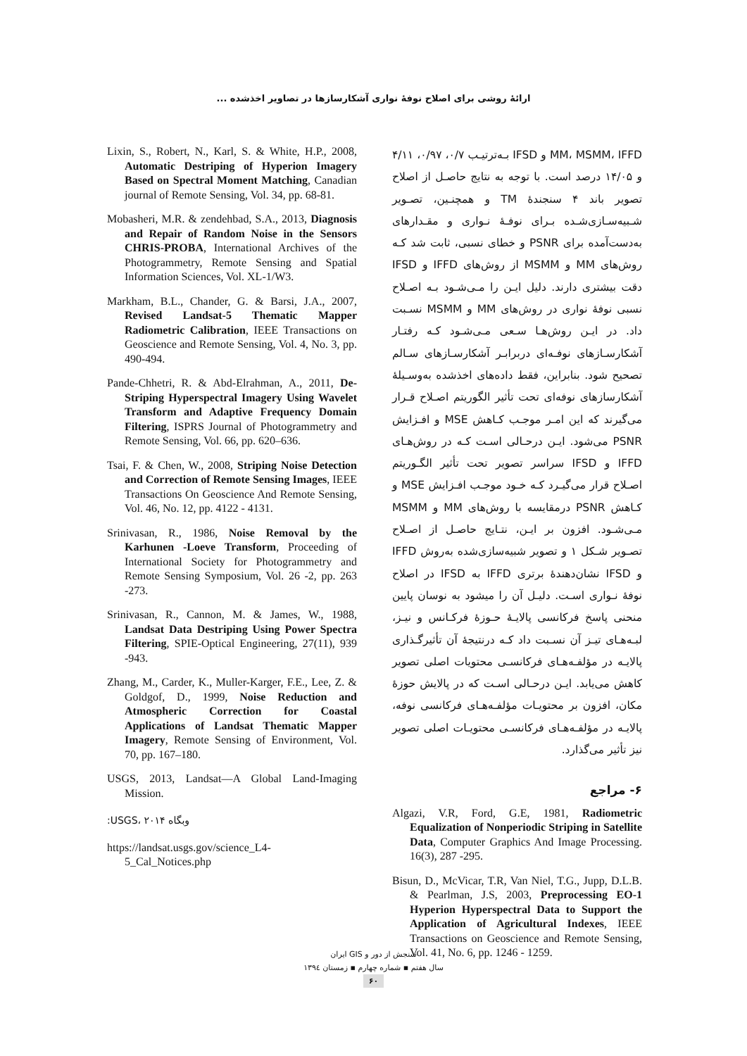ارائۀ روشی برای اصلاح نوفۀ نواری آشکارسازها در تصاویر اخذشده ...
MM، MSMM، IFFD و IFSD بـه‌ترتیـب ۰/۷، ۰/۹۷، ۴/۱۱ و ۱۴/۰۵ درصد است. با توجه به نتایج حاصـل از اصلاح تصویر باند ۴ سنجندۀ TM و همچنـین، تصـویر شـبیه‌سـازی‌شـده بـرای نوفـۀ نـواری و مقـدارهای به‌دست‌آمده برای PSNR و خطای نسبی، ثابت شد کـه روش‌های MM و MSMM از روش‌های IFFD و IFSD دقت بیشتری دارند. دلیل ایـن را مـی‌شـود بـه اصـلاح نسبی نوفۀ نواری در روش‌های MM و MSMM نسـبت داد. در ایـن روش‌هـا سـعی مـی‌شـود کـه رفتـار آشکارسـازهای نوفـه‌ای دربرابـر آشکارسـازهای سـالم تصحیح شود. بنابراین، فقط داده‌های اخذشده به‌وسـیلۀ آشکارسازهای نوفه‌ای تحت تأثیر الگوریتم اصـلاح قـرار می‌گیرند که این امـر موجـب کـاهش MSE و افـزایش PSNR می‌شود. ایـن درحـالی اسـت کـه در روش‌هـای IFFD و IFSD سراسر تصویر تحت تأثیر الگـوریتم اصـلاح قرار می‌گیـرد کـه خـود موجـب افـزایش MSE و کـاهش PSNR درمقایسه با روش‌های MM و MSMM مـی‌شـود. افزون بر ایـن، نتـایج حاصـل از اصـلاح تصـویر شـکل ۱ و تصویر شبیه‌سازی‌شده به‌روش IFFD و IFSD نشان‌دهندۀ برتری IFFD به IFSD در اصلاح نوفۀ نـواری اسـت. دلیـل آن را میشود به نوسان پایین منحنی پاسخ فرکانسی پالایـۀ حـوزۀ فرکـانس و نیـز، لبـه‌هـای تیـز آن نسـبت داد کـه درنتیجۀ آن تأثیرگـذاری پالایـه در مؤلفـه‌هـای فرکانسـی محتویات اصلی تصویر کاهش می‌یابد. ایـن درحـالی اسـت که در پالایش حوزۀ مکان، افزون بر محتویـات مؤلفـه‌هـای فرکانسی نوفه، پالایـه در مؤلفـه‌هـای فرکانسـی محتویـات اصلی تصویر نیز تأثیر می‌گذارد.
۶- مراجع
Algazi, V.R, Ford, G.E, 1981, Radiometric Equalization of Nonperiodic Striping in Satellite Data, Computer Graphics And Image Processing. 16(3), 287 -295.
Bisun, D., McVicar, T.R, Van Niel, T.G., Jupp, D.L.B. & Pearlman, J.S, 2003, Preprocessing EO-1 Hyperion Hyperspectral Data to Support the Application of Agricultural Indexes, IEEE Transactions on Geoscience and Remote Sensing, Vol. 41, No. 6, pp. 1246 - 1259.
Lixin, S., Robert, N., Karl, S. & White, H.P., 2008, Automatic Destriping of Hyperion Imagery Based on Spectral Moment Matching, Canadian journal of Remote Sensing, Vol. 34, pp. 68-81.
Mobasheri, M.R. & zendehbad, S.A., 2013, Diagnosis and Repair of Random Noise in the Sensors CHRIS-PROBA, International Archives of the Photogrammetry, Remote Sensing and Spatial Information Sciences, Vol. XL-1/W3.
Markham, B.L., Chander, G. & Barsi, J.A., 2007, Revised Landsat-5 Thematic Mapper Radiometric Calibration, IEEE Transactions on Geoscience and Remote Sensing, Vol. 4, No. 3, pp. 490-494.
Pande-Chhetri, R. & Abd-Elrahman, A., 2011, De-Striping Hyperspectral Imagery Using Wavelet Transform and Adaptive Frequency Domain Filtering, ISPRS Journal of Photogrammetry and Remote Sensing, Vol. 66, pp. 620–636.
Tsai, F. & Chen, W., 2008, Striping Noise Detection and Correction of Remote Sensing Images, IEEE Transactions On Geoscience And Remote Sensing, Vol. 46, No. 12, pp. 4122 - 4131.
Srinivasan, R., 1986, Noise Removal by the Karhunen -Loeve Transform, Proceeding of International Society for Photogrammetry and Remote Sensing Symposium, Vol. 26 -2, pp. 263 -273.
Srinivasan, R., Cannon, M. & James, W., 1988, Landsat Data Destriping Using Power Spectra Filtering, SPIE-Optical Engineering, 27(11), 939 -943.
Zhang, M., Carder, K., Muller-Karger, F.E., Lee, Z. & Goldgof, D., 1999, Noise Reduction and Atmospheric Correction for Coastal Applications of Landsat Thematic Mapper Imagery, Remote Sensing of Environment, Vol. 70, pp. 167–180.
USGS, 2013, Landsat—A Global Land-Imaging Mission.
وبگاه USGS، ۲۰۱۴:
https://landsat.usgs.gov/science_L4-5_Cal_Notices.php
سنجش از دور و GIS ایران
سال هفتم ▪ شماره چهارم ▪ زمستان ۱۳۹٤
۶۰